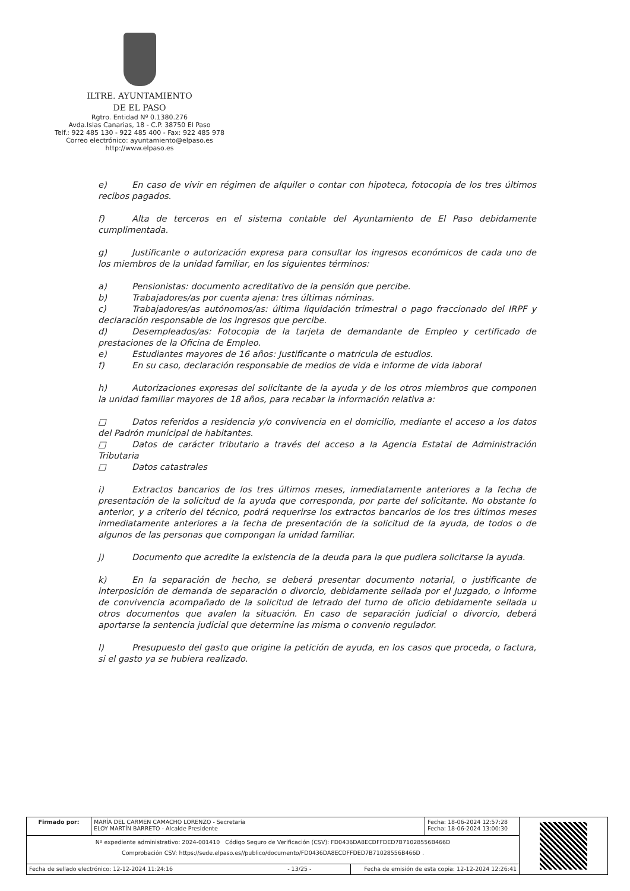ILTRE. AYUNTAMIENTO
DE EL PASO
Rgtro. Entidad Nº 0.1380.276
Avda.Islas Canarias, 18 - C.P. 38750 El Paso
Telf.: 922 485 130 - 922 485 400 - Fax: 922 485 978
Correo electrónico: ayuntamiento@elpaso.es
http://www.elpaso.es
e) En caso de vivir en régimen de alquiler o contar con hipoteca, fotocopia de los tres últimos recibos pagados.
f) Alta de terceros en el sistema contable del Ayuntamiento de El Paso debidamente cumplimentada.
g) Justificante o autorización expresa para consultar los ingresos económicos de cada uno de los miembros de la unidad familiar, en los siguientes términos:
a) Pensionistas: documento acreditativo de la pensión que percibe.
b) Trabajadores/as por cuenta ajena: tres últimas nóminas.
c) Trabajadores/as autónomos/as: última liquidación trimestral o pago fraccionado del IRPF y declaración responsable de los ingresos que percibe.
d) Desempleados/as: Fotocopia de la tarjeta de demandante de Empleo y certificado de prestaciones de la Oficina de Empleo.
e) Estudiantes mayores de 16 años: Justificante o matricula de estudios.
f) En su caso, declaración responsable de medios de vida e informe de vida laboral
h) Autorizaciones expresas del solicitante de la ayuda y de los otros miembros que componen la unidad familiar mayores de 18 años, para recabar la información relativa a:
□ Datos referidos a residencia y/o convivencia en el domicilio, mediante el acceso a los datos del Padrón municipal de habitantes.
□ Datos de carácter tributario a través del acceso a la Agencia Estatal de Administración Tributaria
□ Datos catastrales
i) Extractos bancarios de los tres últimos meses, inmediatamente anteriores a la fecha de presentación de la solicitud de la ayuda que corresponda, por parte del solicitante. No obstante lo anterior, y a criterio del técnico, podrá requerirse los extractos bancarios de los tres últimos meses inmediatamente anteriores a la fecha de presentación de la solicitud de la ayuda, de todos o de algunos de las personas que compongan la unidad familiar.
j) Documento que acredite la existencia de la deuda para la que pudiera solicitarse la ayuda.
k) En la separación de hecho, se deberá presentar documento notarial, o justificante de interposición de demanda de separación o divorcio, debidamente sellada por el Juzgado, o informe de convivencia acompañado de la solicitud de letrado del turno de oficio debidamente sellada u otros documentos que avalen la situación. En caso de separación judicial o divorcio, deberá aportarse la sentencia judicial que determine las misma o convenio regulador.
l) Presupuesto del gasto que origine la petición de ayuda, en los casos que proceda, o factura, si el gasto ya se hubiera realizado.
| Firmado por: | MARÍA DEL CARMEN CAMACHO LORENZO - Secretaria ELOY MARTÍN BARRETO - Alcalde Presidente | | Fecha: 18-06-2024 12:57:28 Fecha: 18-06-2024 13:00:30 | |
| Nº expediente administrativo: 2024-001410 Código Seguro de Verificación (CSV): FD0436DA8ECDFFDED7B71028556B466D Comprobación CSV: https://sede.elpaso.es//publico/documento/FD0436DA8ECDFFDED7B71028556B466D . | | | | |
| Fecha de sellado electrónico: 12-12-2024 11:24:16 - 13/25 - | | Fecha de emisión de esta copia: 12-12-2024 12:26:41 | | |